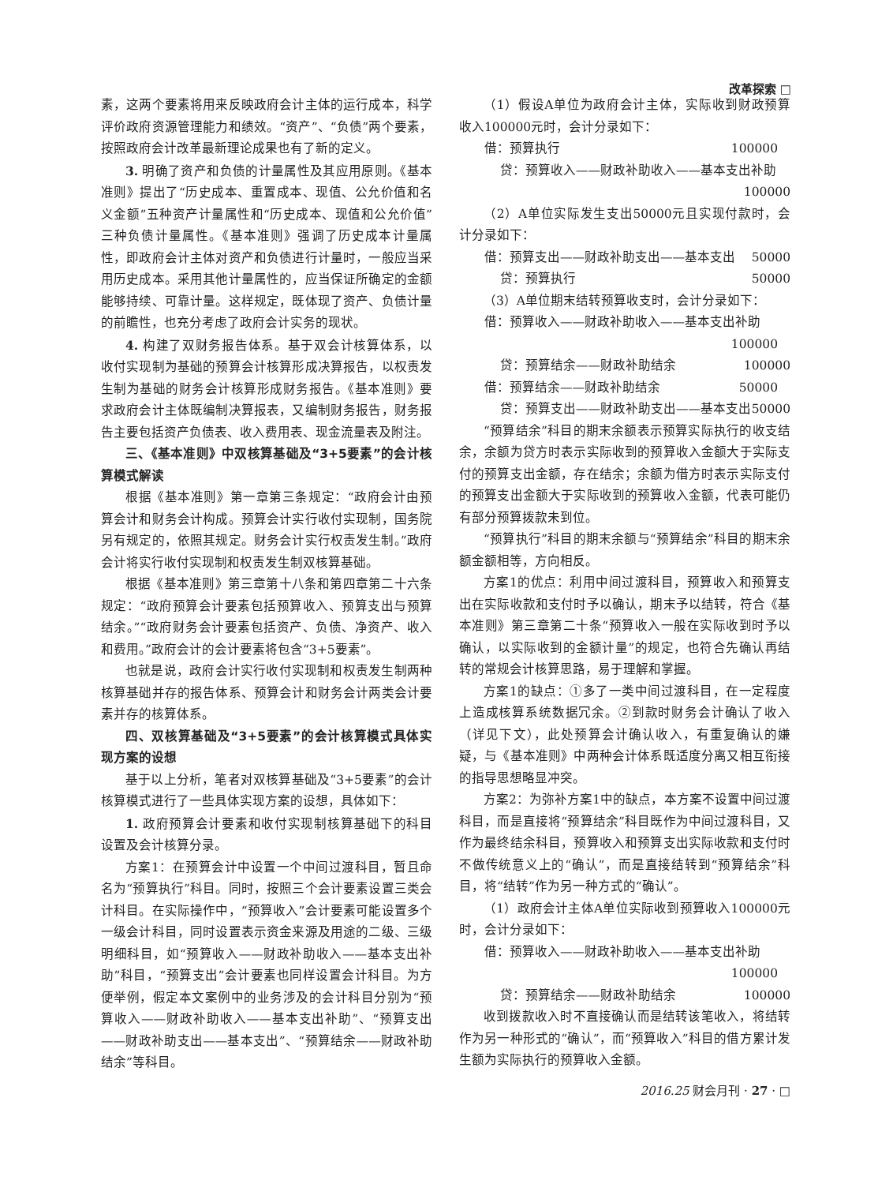改革探索 □
素，这两个要素将用来反映政府会计主体的运行成本，科学评价政府资源管理能力和绩效。“资产”、“负债”两个要素，按照政府会计改革最新理论成果也有了新的定义。
3. 明确了资产和负债的计量属性及其应用原则。《基本准则》提出了“历史成本、重置成本、现值、公允价值和名义金额”五种资产计量属性和“历史成本、现值和公允价值”三种负债计量属性。《基本准则》强调了历史成本计量属性，即政府会计主体对资产和负债进行计量时，一般应当采用历史成本。采用其他计量属性的，应当保证所确定的金额能够持续、可靠计量。这样规定，既体现了资产、负债计量的前瞻性，也充分考虑了政府会计实务的现状。
4. 构建了双财务报告体系。基于双会计核算体系，以收付实现制为基础的预算会计核算形成决算报告，以权责发生制为基础的财务会计核算形成财务报告。《基本准则》要求政府会计主体既编制决算报表，又编制财务报告，财务报告主要包括资产负债表、收入费用表、现金流量表及附注。
三、《基本准则》中双核算基础及“3+5要素”的会计核算模式解读
根据《基本准则》第一章第三条规定：“政府会计由预算会计和财务会计构成。预算会计实行收付实现制，国务院另有规定的，依照其规定。财务会计实行权责发生制。”政府会计将实行收付实现制和权责发生制双核算基础。
根据《基本准则》第三章第十八条和第四章第二十六条规定：“政府预算会计要素包括预算收入、预算支出与预算结余。”“政府财务会计要素包括资产、负债、净资产、收入和费用。”政府会计的会计要素将包含“3+5要素”。
也就是说，政府会计实行收付实现制和权责发生制两种核算基础并存的报告体系、预算会计和财务会计两类会计要素并存的核算体系。
四、双核算基础及“3+5要素”的会计核算模式具体实现方案的设想
基于以上分析，笔者对双核算基础及“3+5要素”的会计核算模式进行了一些具体实现方案的设想，具体如下：
1. 政府预算会计要素和收付实现制核算基础下的科目设置及会计核算分录。
方案1：在预算会计中设置一个中间过渡科目，暂且命名为“预算执行”科目。同时，按照三个会计要素设置三类会计科目。在实际操作中，“预算收入”会计要素可能设置多个一级会计科目，同时设置表示资金来源及用途的二级、三级明细科目，如“预算收入——财政补助收入——基本支出补助”科目，“预算支出”会计要素也同样设置会计科目。为方便举例，假定本文案例中的业务涉及的会计科目分别为“预算收入——财政补助收入——基本支出补助”、“预算支出——财政补助支出——基本支出”、“预算结余——财政补助结余”等科目。
（1）假设A单位为政府会计主体，实际收到财政预算收入100000元时，会计分录如下：
借：预算执行 100000
贷：预算收入——财政补助收入——基本支出补助
100000
（2）A单位实际发生支出50000元且实现付款时，会计分录如下：
借：预算支出——财政补助支出——基本支出 50000
贷：预算执行 50000
（3）A单位期末结转预算收支时，会计分录如下：
借：预算收入——财政补助收入——基本支出补助
100000
贷：预算结余——财政补助结余 100000
借：预算结余——财政补助结余 50000
贷：预算支出——财政补助支出——基本支出 50000
“预算结余”科目的期末余额表示预算实际执行的收支结余，余额为贷方时表示实际收到的预算收入金额大于实际支付的预算支出金额，存在结余；余额为借方时表示实际支付的预算支出金额大于实际收到的预算收入金额，代表可能仍有部分预算拨款未到位。
“预算执行”科目的期末余额与“预算结余”科目的期末余额金额相等，方向相反。
方案1的优点：利用中间过渡科目，预算收入和预算支出在实际收款和支付时予以确认，期末予以结转，符合《基本准则》第三章第二十条“预算收入一般在实际收到时予以确认，以实际收到的金额计量”的规定，也符合先确认再结转的常规会计核算思路，易于理解和掌握。
方案1的缺点：①多了一类中间过渡科目，在一定程度上造成核算系统数据冗余。②到款时财务会计确认了收入（详见下文），此处预算会计确认收入，有重复确认的嫌疑，与《基本准则》中两种会计体系既适度分离又相互衔接的指导思想略显冲突。
方案2：为弥补方案1中的缺点，本方案不设置中间过渡科目，而是直接将“预算结余”科目既作为中间过渡科目，又作为最终结余科目，预算收入和预算支出实际收款和支付时不做传统意义上的“确认”，而是直接结转到“预算结余”科目，将“结转”作为另一种方式的“确认”。
（1）政府会计主体A单位实际收到预算收入100000元时，会计分录如下：
借：预算收入——财政补助收入——基本支出补助
100000
贷：预算结余——财政补助结余 100000
收到拨款收入时不直接确认而是结转该笔收入，将结转作为另一种形式的“确认”，而“预算收入”科目的借方累计发生额为实际执行的预算收入金额。
2016.25 财会月刊 · 27 · □